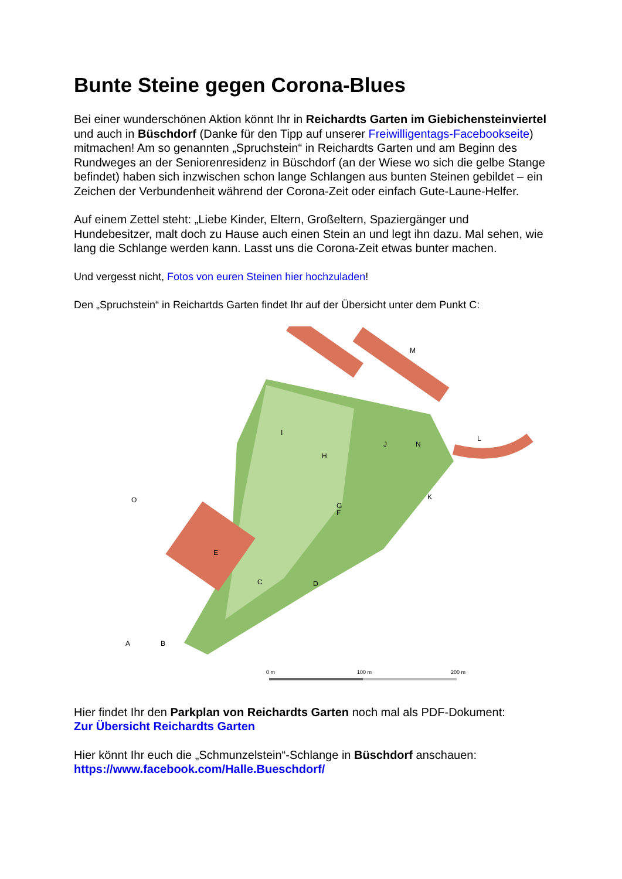Bunte Steine gegen Corona-Blues
Bei einer wunderschönen Aktion könnt Ihr in Reichardts Garten im Giebichensteinviertel und auch in Büschdorf (Danke für den Tipp auf unserer Freiwilligentags-Facebookseite) mitmachen! Am so genannten „Spruchstein“ in Reichardts Garten und am Beginn des Rundweges an der Seniorenresidenz in Büschdorf (an der Wiese wo sich die gelbe Stange befindet) haben sich inzwischen schon lange Schlangen aus bunten Steinen gebildet – ein Zeichen der Verbundenheit während der Corona-Zeit oder einfach Gute-Laune-Helfer.
Auf einem Zettel steht: „Liebe Kinder, Eltern, Großeltern, Spaziergänger und Hundebesitzer, malt doch zu Hause auch einen Stein an und legt ihn dazu. Mal sehen, wie lang die Schlange werden kann. Lasst uns die Corona-Zeit etwas bunter machen.
Und vergesst nicht, Fotos von euren Steinen hier hochzuladen!
Den „Spruchstein“ in Reichartds Garten findet Ihr auf der Übersicht unter dem Punkt C:
E
C
A
B
D
G
F
H
I
J
K
L
M
N
O
0 m
100 m
200 m
Hier findet Ihr den Parkplan von Reichardts Garten noch mal als PDF-Dokument:
Zur Übersicht Reichardts Garten
Hier könnt Ihr euch die „Schmunzelstein“-Schlange in Büschdorf anschauen:
https://www.facebook.com/Halle.Bueschdorf/